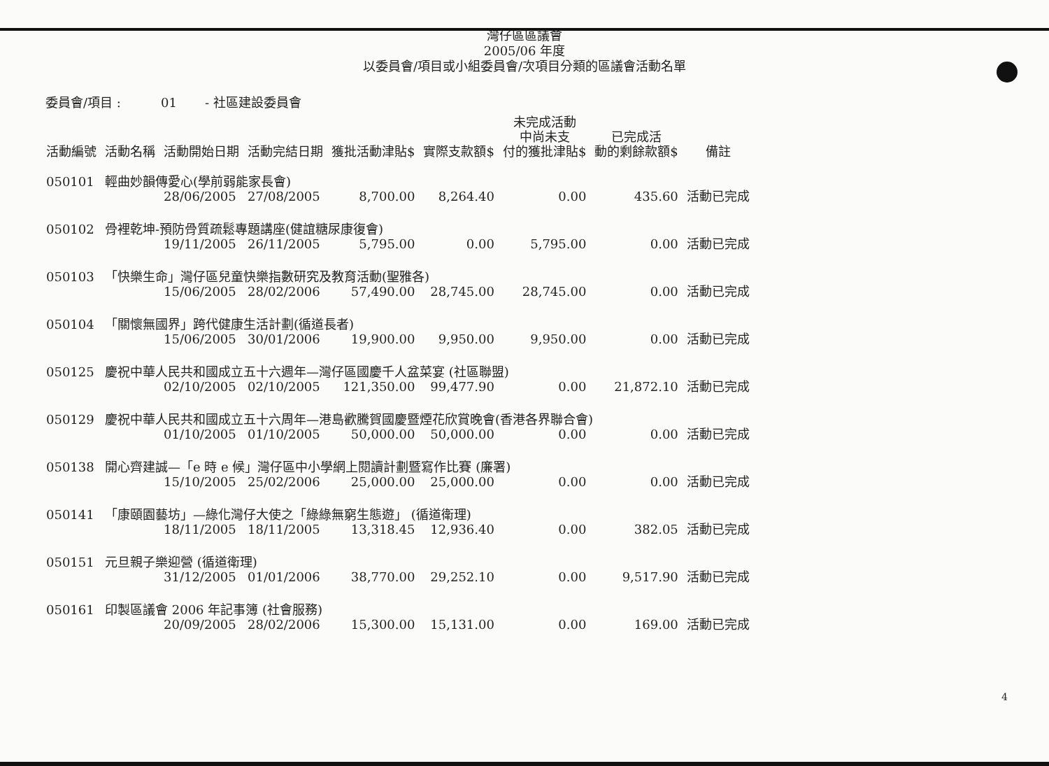灣仔區區議會
2005/06 年度
以委員會/項目或小組委員會/次項目分類的區議會活動名單
委員會/項目 : 01 - 社區建設委員會
| 活動編號 | 活動名稱 | 活動開始日期 | 活動完結日期 | 獲批活動津貼$ | 實際支款額$ | 未完成活動 中尚未支 付的獲批津貼$ | 已完成活 動的剩餘款額$ | 備註 |
| --- | --- | --- | --- | --- | --- | --- | --- | --- |
| 050101 | 輕曲妙韻傳愛心(學前弱能家長會) | | | | | | | |
| | | 28/06/2005 | 27/08/2005 | 8,700.00 | 8,264.40 | 0.00 | 435.60 | 活動已完成 |
| 050102 | 骨裡乾坤-預防骨質疏鬆專題講座(健誼糖尿康復會) | | | | | | | |
| | | 19/11/2005 | 26/11/2005 | 5,795.00 | 0.00 | 5,795.00 | 0.00 | 活動已完成 |
| 050103 | 「快樂生命」灣仔區兒童快樂指數研究及教育活動(聖雅各) | | | | | | | |
| | | 15/06/2005 | 28/02/2006 | 57,490.00 | 28,745.00 | 28,745.00 | 0.00 | 活動已完成 |
| 050104 | 「關懷無國界」跨代健康生活計劃(循道長者) | | | | | | | |
| | | 15/06/2005 | 30/01/2006 | 19,900.00 | 9,950.00 | 9,950.00 | 0.00 | 活動已完成 |
| 050125 | 慶祝中華人民共和國成立五十六週年—灣仔區國慶千人盆菜宴 (社區聯盟) | | | | | | | |
| | | 02/10/2005 | 02/10/2005 | 121,350.00 | 99,477.90 | 0.00 | 21,872.10 | 活動已完成 |
| 050129 | 慶祝中華人民共和國成立五十六周年—港島歡騰賀國慶暨煙花欣賞晚會(香港各界聯合會) | | | | | | | |
| | | 01/10/2005 | 01/10/2005 | 50,000.00 | 50,000.00 | 0.00 | 0.00 | 活動已完成 |
| 050138 | 開心齊建誠—「e 時 e 候」灣仔區中小學網上閱讀計劃暨寫作比賽 (廉署) | | | | | | | |
| | | 15/10/2005 | 25/02/2006 | 25,000.00 | 25,000.00 | 0.00 | 0.00 | 活動已完成 |
| 050141 | 「康頤園藝坊」—綠化灣仔大使之「綠綠無窮生態遊」 (循道衛理) | | | | | | | |
| | | 18/11/2005 | 18/11/2005 | 13,318.45 | 12,936.40 | 0.00 | 382.05 | 活動已完成 |
| 050151 | 元旦親子樂迎營 (循道衛理) | | | | | | | |
| | | 31/12/2005 | 01/01/2006 | 38,770.00 | 29,252.10 | 0.00 | 9,517.90 | 活動已完成 |
| 050161 | 印製區議會 2006 年記事簿 (社會服務) | | | | | | | |
| | | 20/09/2005 | 28/02/2006 | 15,300.00 | 15,131.00 | 0.00 | 169.00 | 活動已完成 |
4